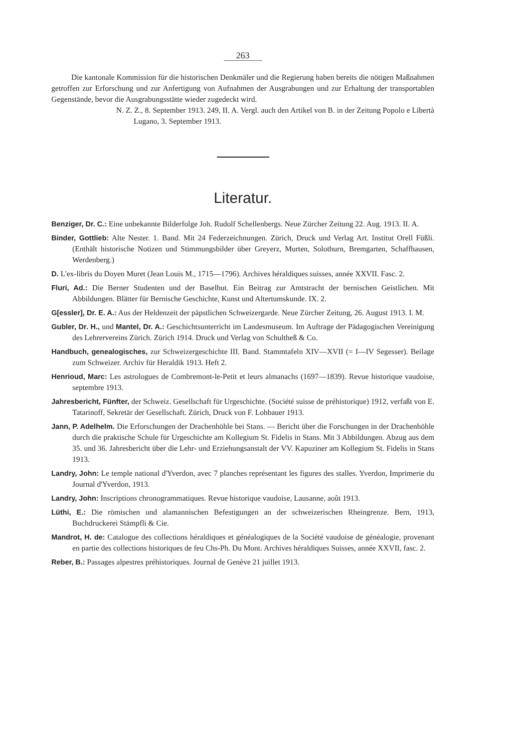263
Die kantonale Kommission für die historischen Denkmäler und die Regierung haben bereits die nötigen Maßnahmen getroffen zur Erforschung und zur Anfertigung von Aufnahmen der Ausgrabungen und zur Erhaltung der transportablen Gegenstände, bevor die Ausgrabungsstätte wieder zugedeckt wird.
N. Z. Z., 8. September 1913. 249, II. A. Vergl. auch den Artikel von B. in der Zeitung Popolo e Libertà Lugano, 3. September 1913.
Literatur.
Benziger, Dr. C.: Eine unbekannte Bilderfolge Joh. Rudolf Schellenbergs. Neue Zürcher Zeitung 22. Aug. 1913. II. A.
Binder, Gottlieb: Alte Nester. 1. Band. Mit 24 Federzeichnungen. Zürich, Druck und Verlag Art. Institut Orell Füßli. (Enthält historische Notizen und Stimmungsbilder über Greyerz, Murten, Solothurn, Bremgarten, Schaffhausen, Werdenberg.)
D. L'ex-libris du Doyen Muret (Jean Louis M., 1715—1796). Archives héraldiques suisses, année XXVII. Fasc. 2.
Fluri, Ad.: Die Berner Studenten und der Baselhut. Ein Beitrag zur Amtstracht der bernischen Geistlichen. Mit Abbildungen. Blätter für Bernische Geschichte, Kunst und Altertumskunde. IX. 2.
G[essler], Dr. E. A.: Aus der Heldenzeit der päpstlichen Schweizergarde. Neue Zürcher Zeitung, 26. August 1913. I. M.
Gubler, Dr. H., und Mantel, Dr. A.: Geschichtsunterricht im Landesmuseum. Im Auftrage der Pädagogischen Vereinigung des Lehrervereins Zürich. Zürich 1914. Druck und Verlag von Schultheß & Co.
Handbuch, genealogisches, zur Schweizergeschichte III. Band. Stammtafeln XIV—XVII (= I—IV Segesser). Beilage zum Schweizer. Archiv für Heraldik 1913. Heft 2.
Henrioud, Marc: Les astrologues de Combremont-le-Petit et leurs almanachs (1697—1839). Revue historique vaudoise, septembre 1913.
Jahresbericht, Fünfter, der Schweiz. Gesellschaft für Urgeschichte. (Société suisse de préhistorique) 1912, verfaßt von E. Tatarinoff, Sekretär der Gesellschaft. Zürich, Druck von F. Lohbauer 1913.
Jann, P. Adelhelm. Die Erforschungen der Drachenhöhle bei Stans. — Bericht über die Forschungen in der Drachenhöhle durch die praktische Schule für Urgeschichte am Kollegium St. Fidelis in Stans. Mit 3 Abbildungen. Abzug aus dem 35. und 36. Jahresbericht über die Lehr- und Erziehungsanstalt der VV. Kapuziner am Kollegium St. Fidelis in Stans 1913.
Landry, John: Le temple national d'Yverdon, avec 7 planches représentant les figures des stalles. Yverdon, Imprimerie du Journal d'Yverdon, 1913.
Landry, John: Inscriptions chronogrammatiques. Revue historique vaudoise, Lausanne, août 1913.
Lüthi, E.: Die römischen und alamannischen Befestigungen an der schweizerischen Rheingrenze. Bern, 1913, Buchdruckerei Stämpfli & Cie.
Mandrot, H. de: Catalogue des collections héraldiques et généalogiques de la Société vaudoise de généalogie, provenant en partie des collections historiques de feu Chs-Ph. Du Mont. Archives héraldiques Suisses, année XXVII, fasc. 2.
Reber, B.: Passages alpestres préhistoriques. Journal de Genève 21 juillet 1913.